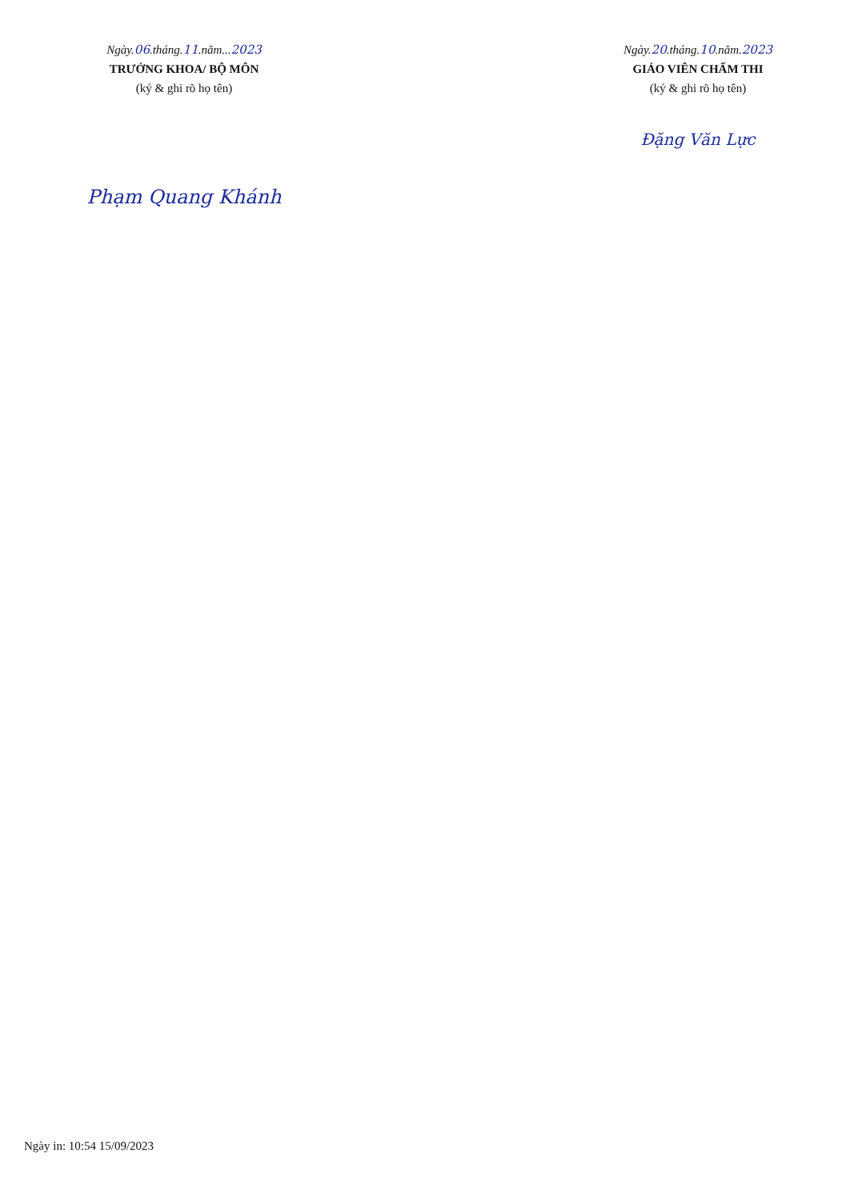Ngày.06.tháng.11.năm...2023
TRƯỞNG KHOA/ BỘ MÔN
(ký & ghi rõ họ tên)
Phạm Quang Khánh
Ngày.20.tháng.10.năm.2023
GIÁO VIÊN CHẤM THI
(ký & ghi rõ họ tên)
Đặng Văn Lực
Ngày in: 10:54 15/09/2023